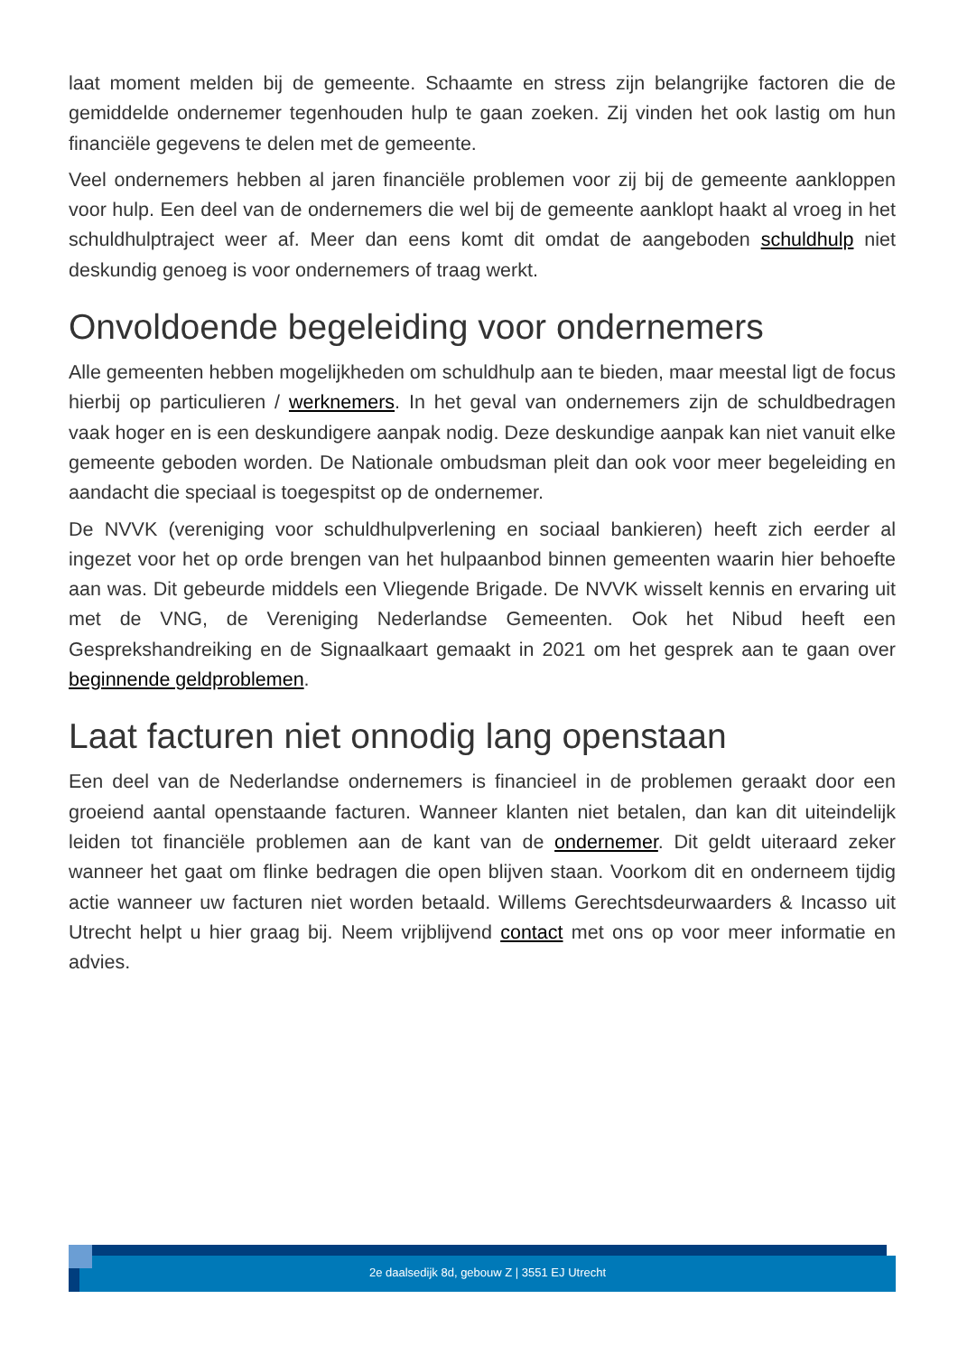laat moment melden bij de gemeente. Schaamte en stress zijn belangrijke factoren die de gemiddelde ondernemer tegenhouden hulp te gaan zoeken. Zij vinden het ook lastig om hun financiële gegevens te delen met de gemeente.
Veel ondernemers hebben al jaren financiële problemen voor zij bij de gemeente aankloppen voor hulp. Een deel van de ondernemers die wel bij de gemeente aanklopt haakt al vroeg in het schuldhulptraject weer af. Meer dan eens komt dit omdat de aangeboden schuldhulp niet deskundig genoeg is voor ondernemers of traag werkt.
Onvoldoende begeleiding voor ondernemers
Alle gemeenten hebben mogelijkheden om schuldhulp aan te bieden, maar meestal ligt de focus hierbij op particulieren / werknemers. In het geval van ondernemers zijn de schuldbedragen vaak hoger en is een deskundigere aanpak nodig. Deze deskundige aanpak kan niet vanuit elke gemeente geboden worden. De Nationale ombudsman pleit dan ook voor meer begeleiding en aandacht die speciaal is toegespitst op de ondernemer.
De NVVK (vereniging voor schuldhulpverlening en sociaal bankieren) heeft zich eerder al ingezet voor het op orde brengen van het hulpaanbod binnen gemeenten waarin hier behoefte aan was. Dit gebeurde middels een Vliegende Brigade. De NVVK wisselt kennis en ervaring uit met de VNG, de Vereniging Nederlandse Gemeenten. Ook het Nibud heeft een Gesprekshandreiking en de Signaalkaart gemaakt in 2021 om het gesprek aan te gaan over beginnende geldproblemen.
Laat facturen niet onnodig lang openstaan
Een deel van de Nederlandse ondernemers is financieel in de problemen geraakt door een groeiend aantal openstaande facturen. Wanneer klanten niet betalen, dan kan dit uiteindelijk leiden tot financiële problemen aan de kant van de ondernemer. Dit geldt uiteraard zeker wanneer het gaat om flinke bedragen die open blijven staan. Voorkom dit en onderneem tijdig actie wanneer uw facturen niet worden betaald. Willems Gerechtsdeurwaarders & Incasso uit Utrecht helpt u hier graag bij. Neem vrijblijvend contact met ons op voor meer informatie en advies.
2e daalsedijk 8d, gebouw Z | 3551 EJ Utrecht